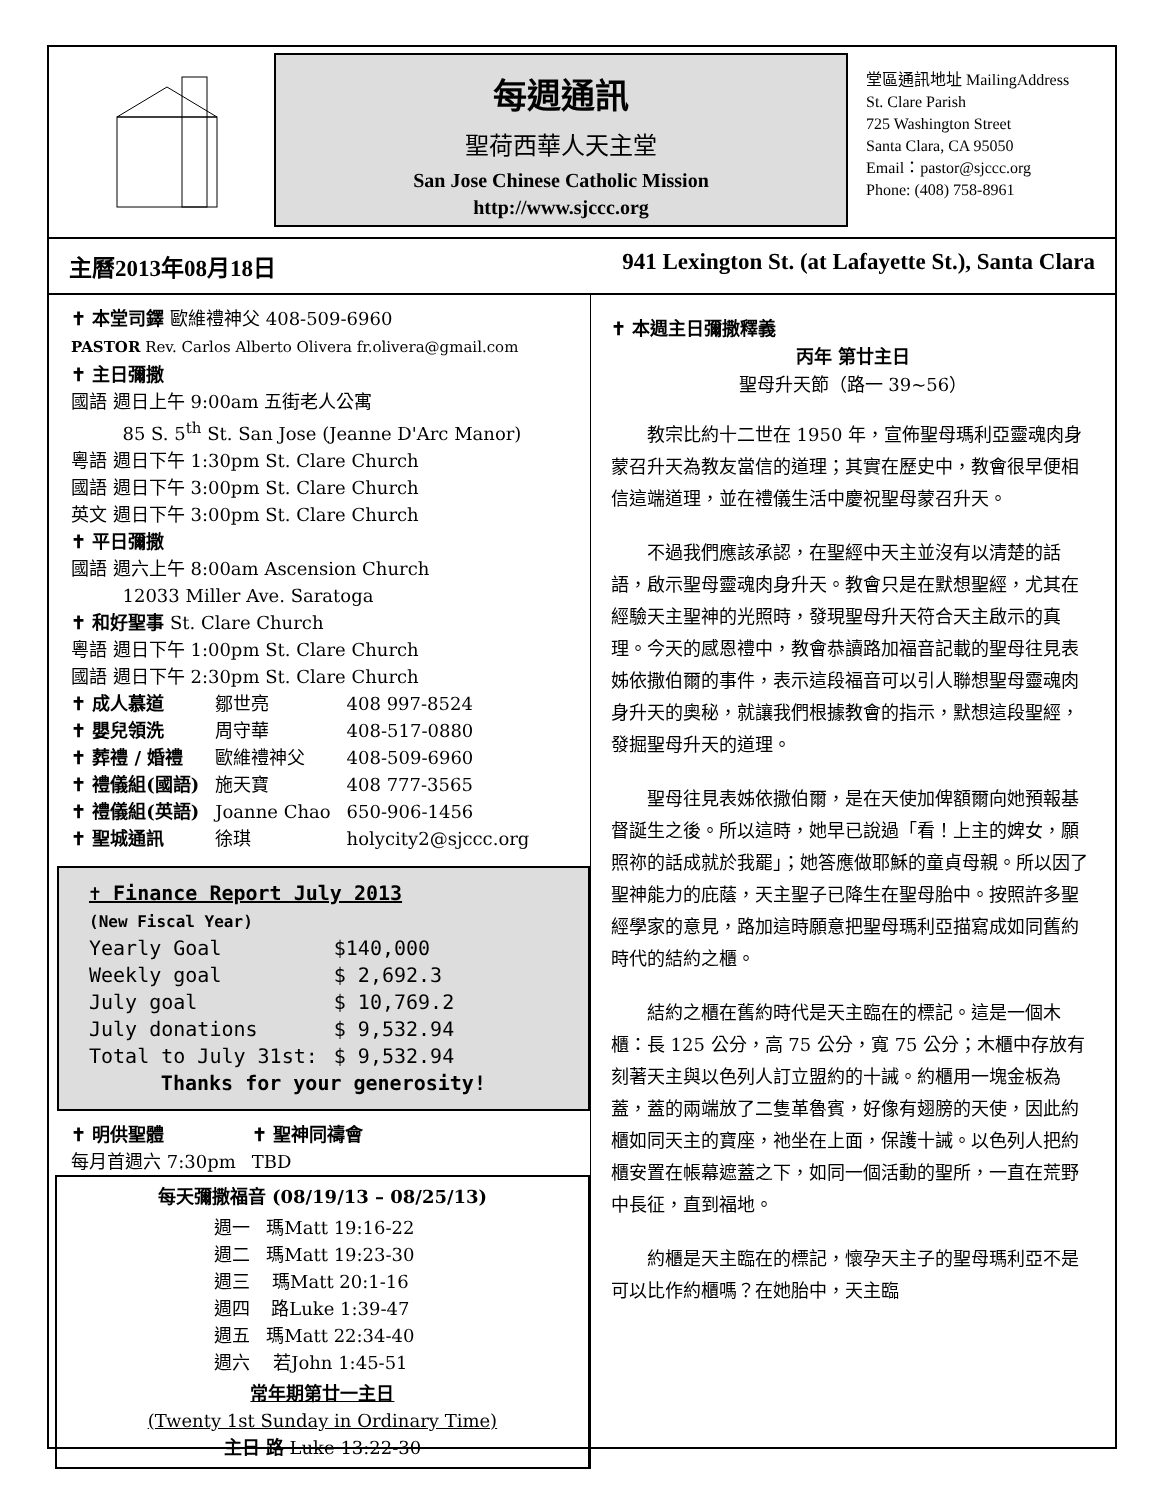每週通訊
聖荷西華人天主堂
San Jose Chinese Catholic Mission
http://www.sjccc.org
堂區通訊地址 MailingAddress
St. Clare Parish
725 Washington Street
Santa Clara, CA 95050
Email：pastor@sjccc.org
Phone: (408) 758-8961
主曆2013年08月18日 941 Lexington St. (at Lafayette St.), Santa Clara
✝ 本堂司鐸 歐維禮神父 408-509-6960
PASTOR Rev. Carlos Alberto Olivera fr.olivera@gmail.com
✝ 主日彌撒
國語 週日上午 9:00am 五街老人公寓
85 S. 5<sup>th</sup> St. San Jose (Jeanne D'Arc Manor)
粵語 週日下午 1:30pm St. Clare Church
國語 週日下午 3:00pm St. Clare Church
英文 週日下午 3:00pm St. Clare Church
✝ 平日彌撒
國語 週六上午 8:00am Ascension Church
12033 Miller Ave. Saratoga
✝ 和好聖事 St. Clare Church
粵語 週日下午 1:00pm St. Clare Church
國語 週日下午 2:30pm St. Clare Church
| ✝ 成人慕道 | 鄒世亮 | 408 997-8524 |
| ✝ 嬰兒領洗 | 周守華 | 408-517-0880 |
| ✝ 葬禮 / 婚禮 | 歐維禮神父 | 408-509-6960 |
| ✝ 禮儀組(國語) | 施天寶 | 408 777-3565 |
| ✝ 禮儀組(英語) | Joanne Chao | 650-906-1456 |
| ✝ 聖城通訊 | 徐琪 | holycity2@sjccc.org |
✝ Finance Report July 2013
(New Fiscal Year)
| Yearly Goal | $140,000 |
| Weekly goal | $ 2,692.3 |
| July goal | $ 10,769.2 |
| July donations | $ 9,532.94 |
| Total to July 31st: | $ 9,532.94 |
Thanks for your generosity!
| ✝ 明供聖體 | ✝ 聖神同禱會 |
| 每月首週六 7:30pm | TBD |
每天彌撒福音 (08/19/13 – 08/25/13)
| 週一 | 瑪Matt 19:16-22 |
| 週二 | 瑪Matt 19:23-30 |
| 週三 | 瑪Matt 20:1-16 |
| 週四 | 路Luke 1:39-47 |
| 週五 | 瑪Matt 22:34-40 |
| 週六 | 若John 1:45-51 |
常年期第廿一主日
(Twenty 1st Sunday in Ordinary Time)
主日 路 Luke 13:22-30
✝ 本週主日彌撒釋義
丙年 第廿主日
聖母升天節（路一 39~56）
教宗比約十二世在 1950 年，宣佈聖母瑪利亞靈魂肉身蒙召升天為教友當信的道理；其實在歷史中，教會很早便相信這端道理，並在禮儀生活中慶祝聖母蒙召升天。
不過我們應該承認，在聖經中天主並沒有以清楚的話語，啟示聖母靈魂肉身升天。教會只是在默想聖經，尤其在經驗天主聖神的光照時，發現聖母升天符合天主啟示的真理。今天的感恩禮中，教會恭讀路加福音記載的聖母往見表姊依撒伯爾的事件，表示這段福音可以引人聯想聖母靈魂肉身升天的奧秘，就讓我們根據教會的指示，默想這段聖經，發掘聖母升天的道理。
聖母往見表姊依撒伯爾，是在天使加俾額爾向她預報基督誕生之後。所以這時，她早已說過「看！上主的婢女，願照祢的話成就於我罷」；她答應做耶穌的童貞母親。所以因了聖神能力的庇蔭，天主聖子已降生在聖母胎中。按照許多聖經學家的意見，路加這時願意把聖母瑪利亞描寫成如同舊約時代的結約之櫃。
結約之櫃在舊約時代是天主臨在的標記。這是一個木櫃：長 125 公分，高 75 公分，寬 75 公分；木櫃中存放有刻著天主與以色列人訂立盟約的十誡。約櫃用一塊金板為蓋，蓋的兩端放了二隻革魯賓，好像有翅膀的天使，因此約櫃如同天主的寶座，祂坐在上面，保護十誡。以色列人把約櫃安置在帳幕遮蓋之下，如同一個活動的聖所，一直在荒野中長征，直到福地。
約櫃是天主臨在的標記，懷孕天主子的聖母瑪利亞不是可以比作約櫃嗎？在她胎中，天主臨